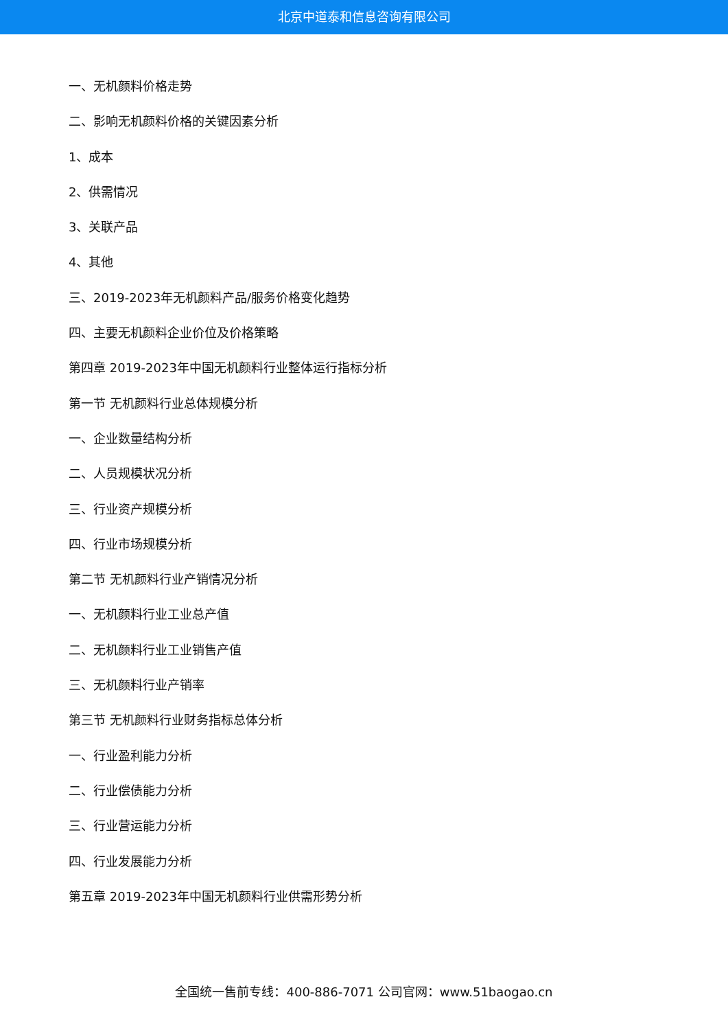北京中道泰和信息咨询有限公司
一、无机颜料价格走势
二、影响无机颜料价格的关键因素分析
1、成本
2、供需情况
3、关联产品
4、其他
三、2019-2023年无机颜料产品/服务价格变化趋势
四、主要无机颜料企业价位及价格策略
第四章 2019-2023年中国无机颜料行业整体运行指标分析
第一节 无机颜料行业总体规模分析
一、企业数量结构分析
二、人员规模状况分析
三、行业资产规模分析
四、行业市场规模分析
第二节 无机颜料行业产销情况分析
一、无机颜料行业工业总产值
二、无机颜料行业工业销售产值
三、无机颜料行业产销率
第三节 无机颜料行业财务指标总体分析
一、行业盈利能力分析
二、行业偿债能力分析
三、行业营运能力分析
四、行业发展能力分析
第五章 2019-2023年中国无机颜料行业供需形势分析
全国统一售前专线：400-886-7071 公司官网：www.51baogao.cn